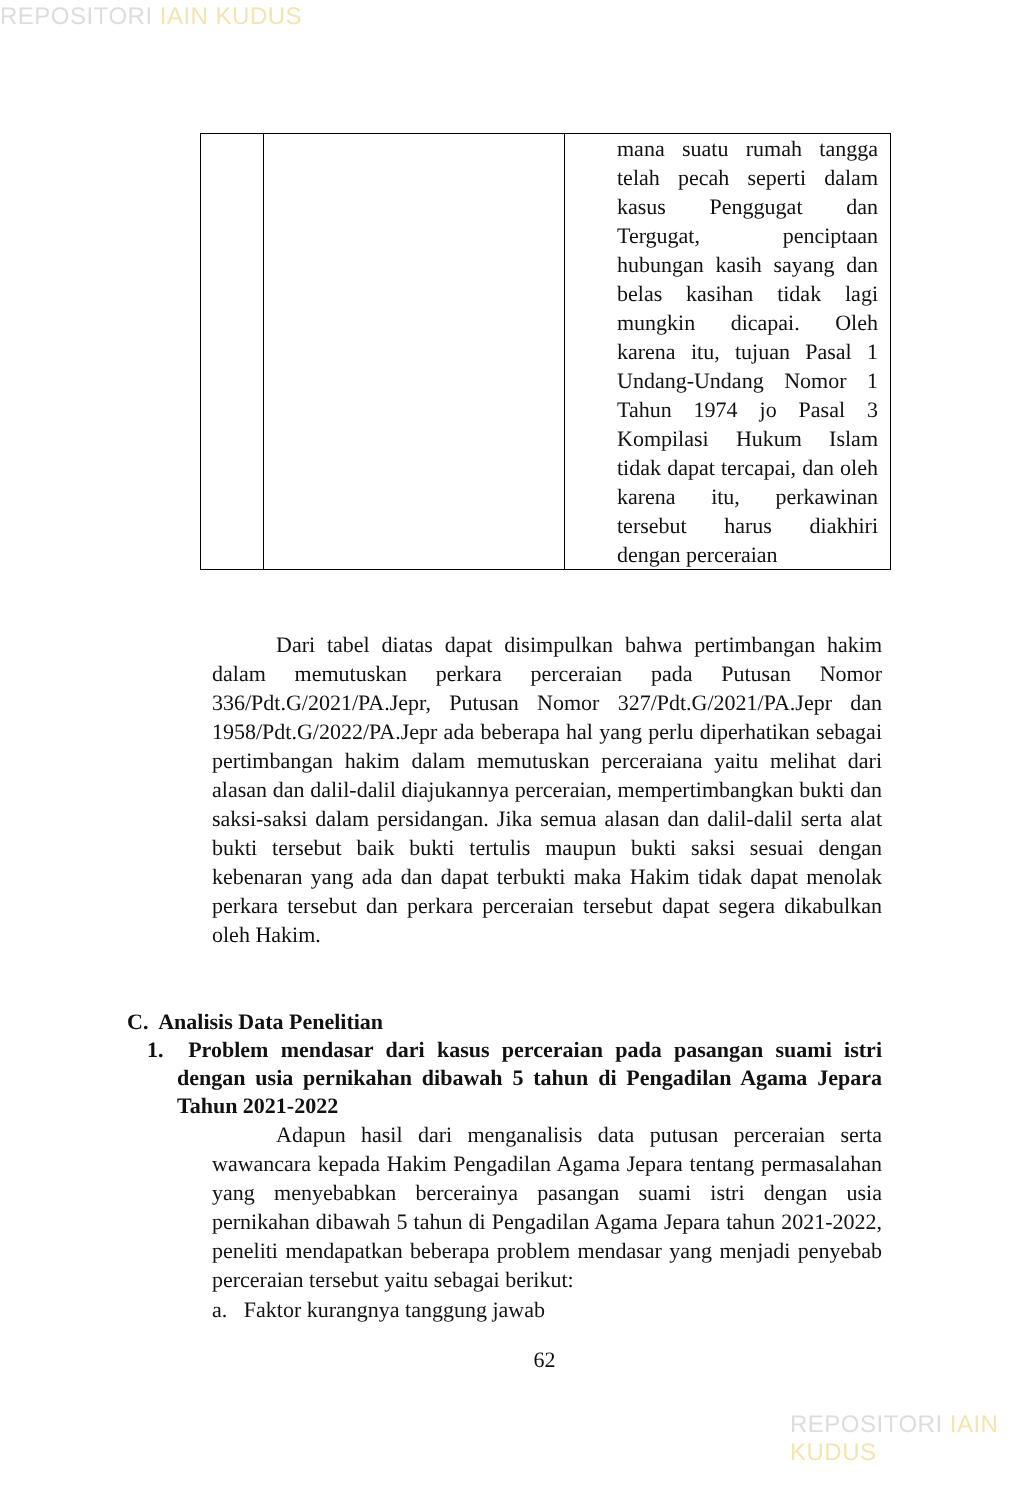REPOSITORI IAIN KUDUS
| | | mana suatu rumah tangga telah pecah seperti dalam kasus Penggugat dan Tergugat, penciptaan hubungan kasih sayang dan belas kasihan tidak lagi mungkin dicapai. Oleh karena itu, tujuan Pasal 1 Undang-Undang Nomor 1 Tahun 1974 jo Pasal 3 Kompilasi Hukum Islam tidak dapat tercapai, dan oleh karena itu, perkawinan tersebut harus diakhiri dengan perceraian |
Dari tabel diatas dapat disimpulkan bahwa pertimbangan hakim dalam memutuskan perkara perceraian pada Putusan Nomor 336/Pdt.G/2021/PA.Jepr, Putusan Nomor 327/Pdt.G/2021/PA.Jepr dan 1958/Pdt.G/2022/PA.Jepr ada beberapa hal yang perlu diperhatikan sebagai pertimbangan hakim dalam memutuskan perceraiana yaitu melihat dari alasan dan dalil-dalil diajukannya perceraian, mempertimbangkan bukti dan saksi-saksi dalam persidangan. Jika semua alasan dan dalil-dalil serta alat bukti tersebut baik bukti tertulis maupun bukti saksi sesuai dengan kebenaran yang ada dan dapat terbukti maka Hakim tidak dapat menolak perkara tersebut dan perkara perceraian tersebut dapat segera dikabulkan oleh Hakim.
C. Analisis Data Penelitian
1. Problem mendasar dari kasus perceraian pada pasangan suami istri dengan usia pernikahan dibawah 5 tahun di Pengadilan Agama Jepara Tahun 2021-2022
Adapun hasil dari menganalisis data putusan perceraian serta wawancara kepada Hakim Pengadilan Agama Jepara tentang permasalahan yang menyebabkan bercerainya pasangan suami istri dengan usia pernikahan dibawah 5 tahun di Pengadilan Agama Jepara tahun 2021-2022, peneliti mendapatkan beberapa problem mendasar yang menjadi penyebab perceraian tersebut yaitu sebagai berikut:
a. Faktor kurangnya tanggung jawab
62
REPOSITORI IAIN KUDUS